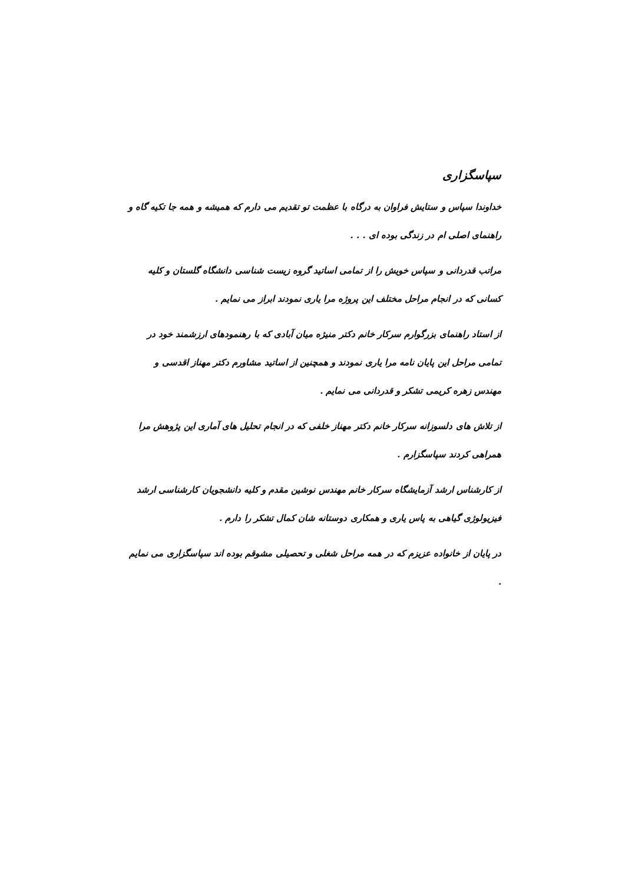سپاسگزاری
خداوندا سپاس و ستایش فراوان به درگاه با عظمت تو تقدیم می دارم که همیشه و همه جا تکیه گاه و راهنمای اصلی ام در زندگی بوده ای . . .
مراتب قدردانی و سپاس خویش را از تمامی اساتید گروه زیست شناسی دانشگاه گلستان و کلیه کسانی که در انجام مراحل مختلف این پروژه مرا یاری نمودند ابراز می نمایم .
از استاد راهنمای بزرگوارم سرکار خانم دکتر منیژه میان آبادی که با رهنمودهای ارزشمند خود در تمامی مراحل این پایان نامه مرا یاری نمودند و همچنین از اساتید مشاورم دکتر مهناز اقدسی و مهندس زهره کریمی تشکر و قدردانی می نمایم .
از تلاش های دلسوزانه سرکار خانم دکتر مهناز خلفی که در انجام تحلیل های آماری این پژوهش مرا همراهی کردند سپاسگزارم .
از کارشناس ارشد آزمایشگاه سرکار خانم مهندس نوشین مقدم و کلیه دانشجویان کارشناسی ارشد فیزیولوژی گیاهی به پاس یاری و همکاری دوستانه شان کمال تشکر را دارم .
در پایان از خانواده عزیزم که در همه مراحل شغلی و تحصیلی مشوقم بوده اند سپاسگزاری می نمایم .